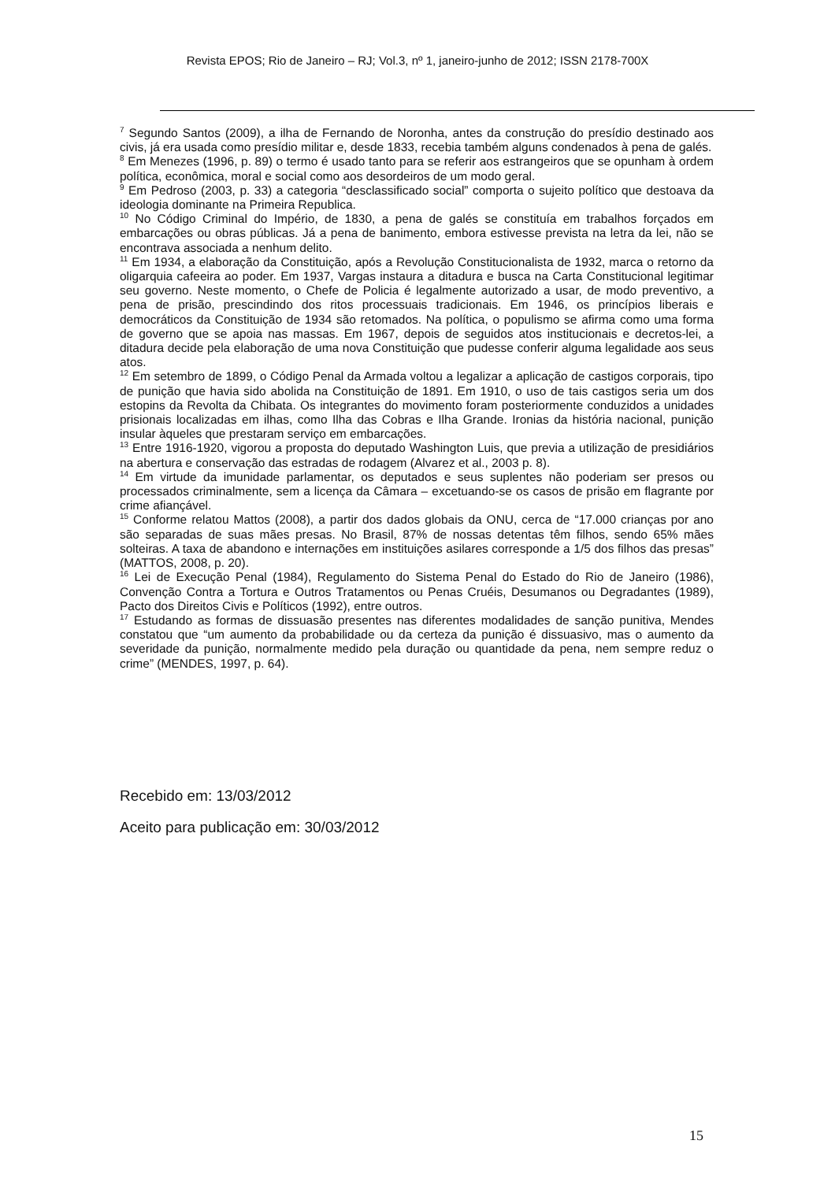Revista EPOS; Rio de Janeiro – RJ; Vol.3, nº 1, janeiro-junho de 2012; ISSN 2178-700X
<sup>7</sup> Segundo Santos (2009), a ilha de Fernando de Noronha, antes da construção do presídio destinado aos civis, já era usada como presídio militar e, desde 1833, recebia também alguns condenados à pena de galés.
<sup>8</sup> Em Menezes (1996, p. 89) o termo é usado tanto para se referir aos estrangeiros que se opunham à ordem política, econômica, moral e social como aos desordeiros de um modo geral.
<sup>9</sup> Em Pedroso (2003, p. 33) a categoria “desclassificado social” comporta o sujeito político que destoava da ideologia dominante na Primeira Republica.
<sup>10</sup> No Código Criminal do Império, de 1830, a pena de galés se constituía em trabalhos forçados em embarcações ou obras públicas. Já a pena de banimento, embora estivesse prevista na letra da lei, não se encontrava associada a nenhum delito.
<sup>11</sup> Em 1934, a elaboração da Constituição, após a Revolução Constitucionalista de 1932, marca o retorno da oligarquia cafeeira ao poder. Em 1937, Vargas instaura a ditadura e busca na Carta Constitucional legitimar seu governo. Neste momento, o Chefe de Policia é legalmente autorizado a usar, de modo preventivo, a pena de prisão, prescindindo dos ritos processuais tradicionais. Em 1946, os princípios liberais e democráticos da Constituição de 1934 são retomados. Na política, o populismo se afirma como uma forma de governo que se apoia nas massas. Em 1967, depois de seguidos atos institucionais e decretos-lei, a ditadura decide pela elaboração de uma nova Constituição que pudesse conferir alguma legalidade aos seus atos.
<sup>12</sup> Em setembro de 1899, o Código Penal da Armada voltou a legalizar a aplicação de castigos corporais, tipo de punição que havia sido abolida na Constituição de 1891. Em 1910, o uso de tais castigos seria um dos estopins da Revolta da Chibata. Os integrantes do movimento foram posteriormente conduzidos a unidades prisionais localizadas em ilhas, como Ilha das Cobras e Ilha Grande. Ironias da história nacional, punição insular àqueles que prestaram serviço em embarcações.
<sup>13</sup> Entre 1916-1920, vigorou a proposta do deputado Washington Luis, que previa a utilização de presidiários na abertura e conservação das estradas de rodagem (Alvarez et al., 2003 p. 8).
<sup>14</sup> Em virtude da imunidade parlamentar, os deputados e seus suplentes não poderiam ser presos ou processados criminalmente, sem a licença da Câmara – excetuando-se os casos de prisão em flagrante por crime afiançável.
<sup>15</sup> Conforme relatou Mattos (2008), a partir dos dados globais da ONU, cerca de “17.000 crianças por ano são separadas de suas mães presas. No Brasil, 87% de nossas detentas têm filhos, sendo 65% mães solteiras. A taxa de abandono e internações em instituições asilares corresponde a 1/5 dos filhos das presas” (MATTOS, 2008, p. 20).
<sup>16</sup> Lei de Execução Penal (1984), Regulamento do Sistema Penal do Estado do Rio de Janeiro (1986), Convenção Contra a Tortura e Outros Tratamentos ou Penas Cruéis, Desumanos ou Degradantes (1989), Pacto dos Direitos Civis e Políticos (1992), entre outros.
<sup>17</sup> Estudando as formas de dissuasão presentes nas diferentes modalidades de sanção punitiva, Mendes constatou que “um aumento da probabilidade ou da certeza da punição é dissuasivo, mas o aumento da severidade da punição, normalmente medido pela duração ou quantidade da pena, nem sempre reduz o crime” (MENDES, 1997, p. 64).
Recebido em: 13/03/2012
Aceito para publicação em: 30/03/2012
15